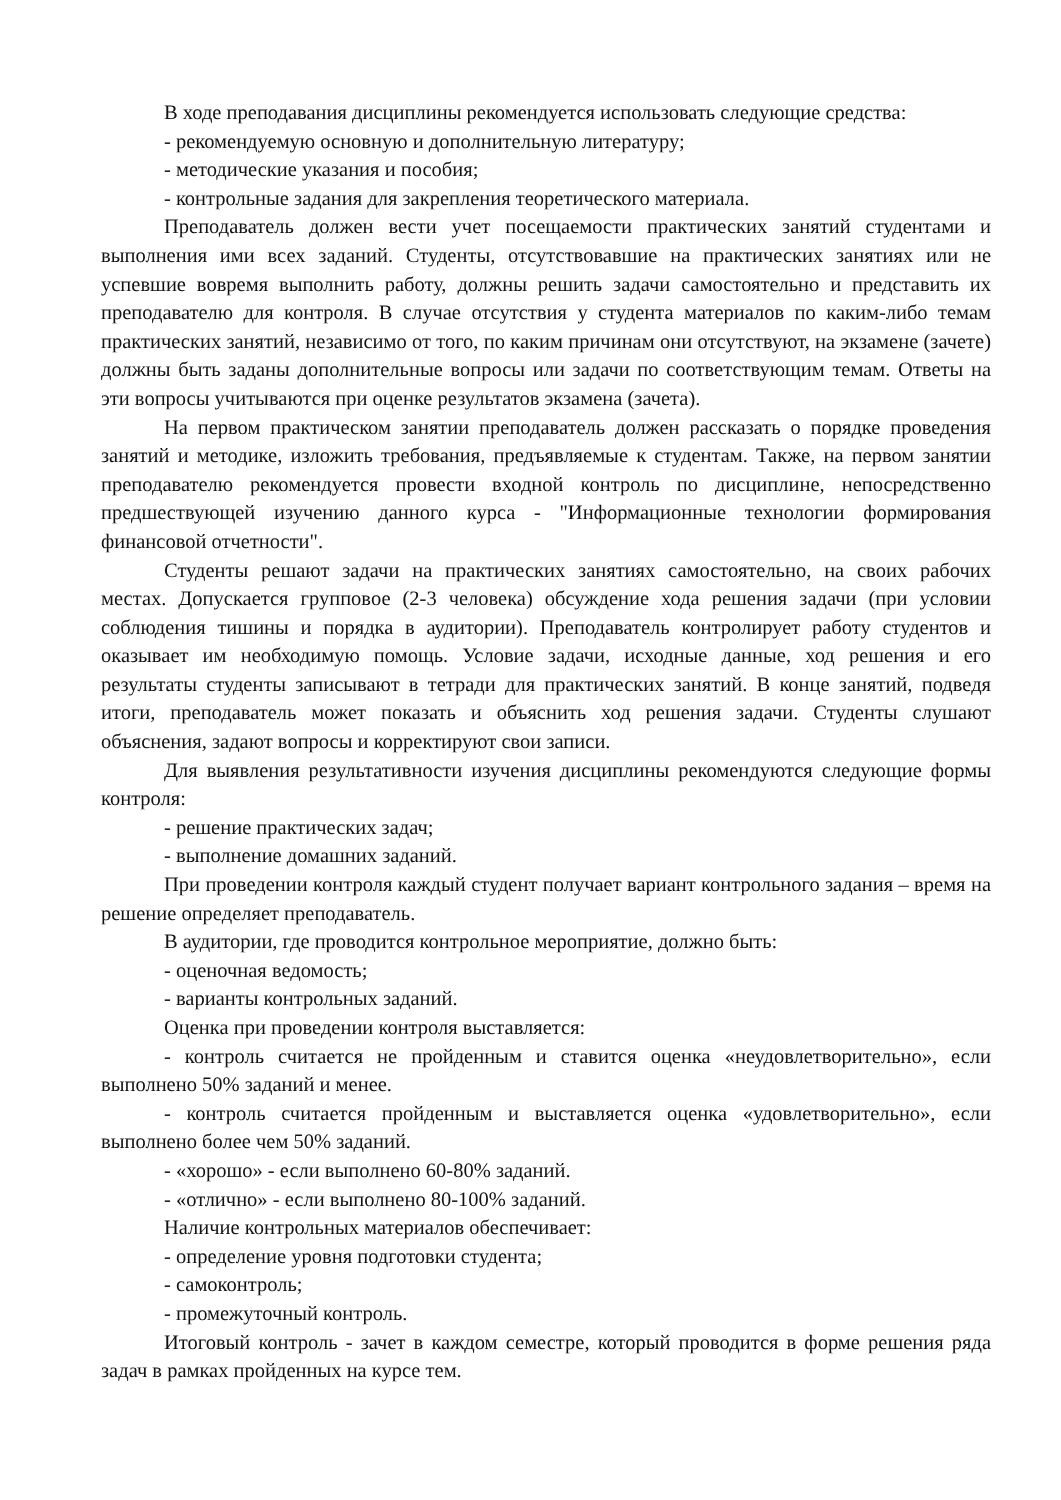В ходе преподавания дисциплины рекомендуется использовать следующие средства:
- рекомендуемую основную и дополнительную литературу;
- методические указания и пособия;
- контрольные задания для закрепления теоретического материала.
Преподаватель должен вести учет посещаемости практических занятий студентами и выполнения ими всех заданий. Студенты, отсутствовавшие на практических занятиях или не успевшие вовремя выполнить работу, должны решить задачи самостоятельно и представить их преподавателю для контроля. В случае отсутствия у студента материалов по каким-либо темам практических занятий, независимо от того, по каким причинам они отсутствуют, на экзамене (зачете) должны быть заданы дополнительные вопросы или задачи по соответствующим темам. Ответы на эти вопросы учитываются при оценке результатов экзамена (зачета).
На первом практическом занятии преподаватель должен рассказать о порядке проведения занятий и методике, изложить требования, предъявляемые к студентам. Также, на первом занятии преподавателю рекомендуется провести входной контроль по дисциплине, непосредственно предшествующей изучению данного курса - "Информационные технологии формирования финансовой отчетности".
Студенты решают задачи на практических занятиях самостоятельно, на своих рабочих местах. Допускается групповое (2-3 человека) обсуждение хода решения задачи (при условии соблюдения тишины и порядка в аудитории). Преподаватель контролирует работу студентов и оказывает им необходимую помощь. Условие задачи, исходные данные, ход решения и его результаты студенты записывают в тетради для практических занятий. В конце занятий, подведя итоги, преподаватель может показать и объяснить ход решения задачи. Студенты слушают объяснения, задают вопросы и корректируют свои записи.
Для выявления результативности изучения дисциплины рекомендуются следующие формы контроля:
- решение практических задач;
- выполнение домашних заданий.
При проведении контроля каждый студент получает вариант контрольного задания – время на решение определяет преподаватель.
В аудитории, где проводится контрольное мероприятие, должно быть:
- оценочная ведомость;
- варианты контрольных заданий.
Оценка при проведении контроля выставляется:
- контроль считается не пройденным и ставится оценка «неудовлетворительно», если выполнено 50% заданий и менее.
- контроль считается пройденным и выставляется оценка «удовлетворительно», если выполнено более чем 50% заданий.
- «хорошо» - если выполнено 60-80% заданий.
- «отлично» - если выполнено 80-100% заданий.
Наличие контрольных материалов обеспечивает:
- определение уровня подготовки студента;
- самоконтроль;
- промежуточный контроль.
Итоговый контроль - зачет в каждом семестре, который проводится в форме решения ряда задач в рамках пройденных на курсе тем.